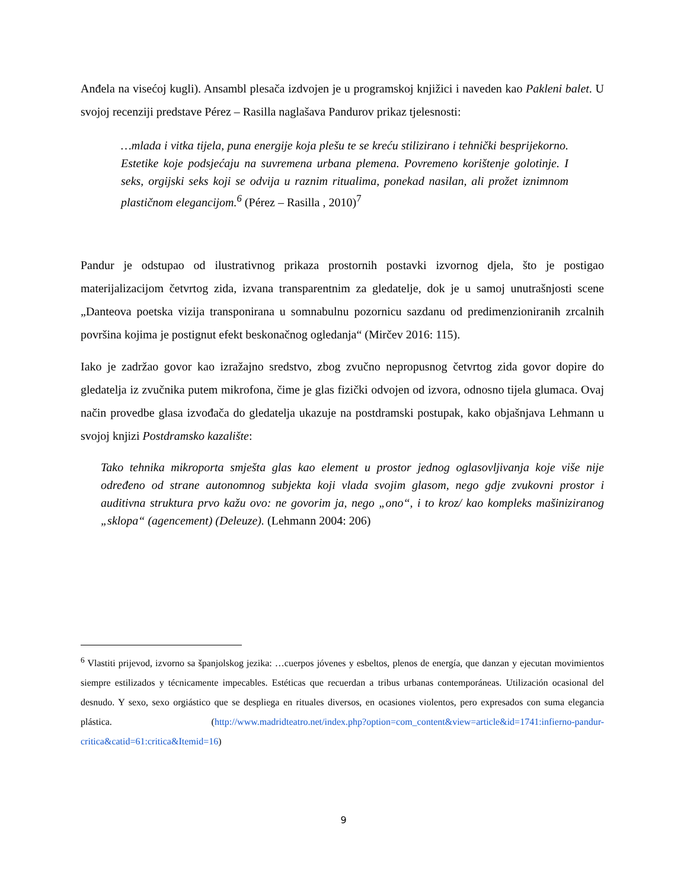Anđela na visećoj kugli). Ansambl plesača izdvojen je u programskoj knjižici i naveden kao Pakleni balet. U svojoj recenziji predstave Pérez – Rasilla naglašava Pandurov prikaz tjelesnosti:
…mlada i vitka tijela, puna energije koja plešu te se kreću stilizirano i tehnički besprijekorno. Estetike koje podsjećaju na suvremena urbana plemena. Povremeno korištenje golotinje. I seks, orgijski seks koji se odvija u raznim ritualima, ponekad nasilan, ali prožet iznimnom plastičnom elegancijom.<sup>6</sup> (Pérez – Rasilla , 2010)<sup>7</sup>
Pandur je odstupao od ilustrativnog prikaza prostornih postavki izvornog djela, što je postigao materijalizacijom četvrtog zida, izvana transparentnim za gledatelje, dok je u samoj unutrašnjosti scene „Danteova poetska vizija transponirana u somnabulnu pozornicu sazdanu od predimenzioniranih zrcalnih površina kojima je postignut efekt beskonačnog ogledanja“ (Mirčev 2016: 115).
Iako je zadržao govor kao izražajno sredstvo, zbog zvučno nepropusnog četvrtog zida govor dopire do gledatelja iz zvučnika putem mikrofona, čime je glas fizički odvojen od izvora, odnosno tijela glumaca. Ovaj način provedbe glasa izvođača do gledatelja ukazuje na postdramski postupak, kako objašnjava Lehmann u svojoj knjizi Postdramsko kazalište:
Tako tehnika mikroporta smješta glas kao element u prostor jednog oglasovljivanja koje više nije određeno od strane autonomnog subjekta koji vlada svojim glasom, nego gdje zvukovni prostor i auditivna struktura prvo kažu ovo: ne govorim ja, nego „ono“, i to kroz/ kao kompleks mašiniziranog „sklopa“ (agencement) (Deleuze). (Lehmann 2004: 206)
<sup>6</sup> Vlastiti prijevod, izvorno sa španjolskog jezika: …cuerpos jóvenes y esbeltos, plenos de energía, que danzan y ejecutan movimientos siempre estilizados y técnicamente impecables. Estéticas que recuerdan a tribus urbanas contemporáneas. Utilización ocasional del desnudo. Y sexo, sexo orgiástico que se despliega en rituales diversos, en ocasiones violentos, pero expresados con suma elegancia plástica. (http://www.madridteatro.net/index.php?option=com_content&view=article&id=1741:infierno-pandur-critica&catid=61:critica&Itemid=16)
9